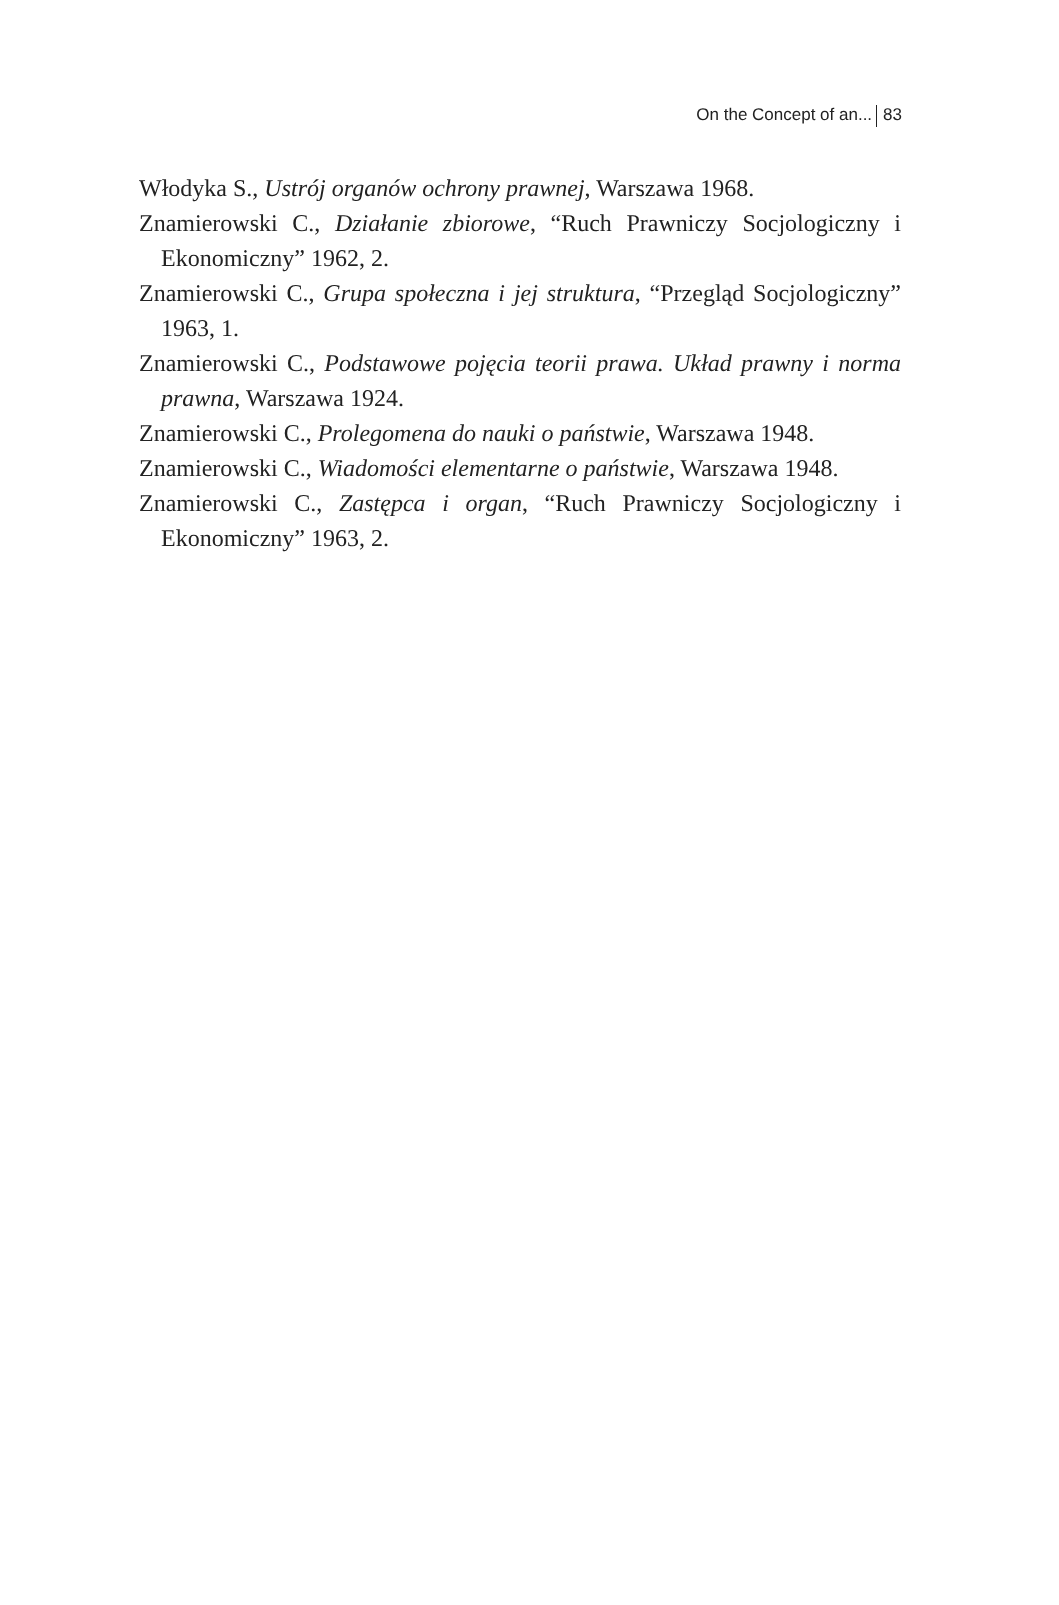On the Concept of an... 83
Włodyka S., Ustrój organów ochrony prawnej, Warszawa 1968.
Znamierowski C., Działanie zbiorowe, “Ruch Prawniczy Socjologiczny i Ekonomiczny” 1962, 2.
Znamierowski C., Grupa społeczna i jej struktura, “Przegląd Socjolog­iczny” 1963, 1.
Znamierowski C., Podstawowe pojęcia teorii prawa. Układ prawny i norma prawna, Warszawa 1924.
Znamierowski C., Prolegomena do nauki o państwie, Warszawa 1948.
Znamierowski C., Wiadomości elementarne o państwie, Warszawa 1948.
Znamierowski C., Zastępca i organ, “Ruch Prawniczy Socjologiczny i Ekonomiczny” 1963, 2.